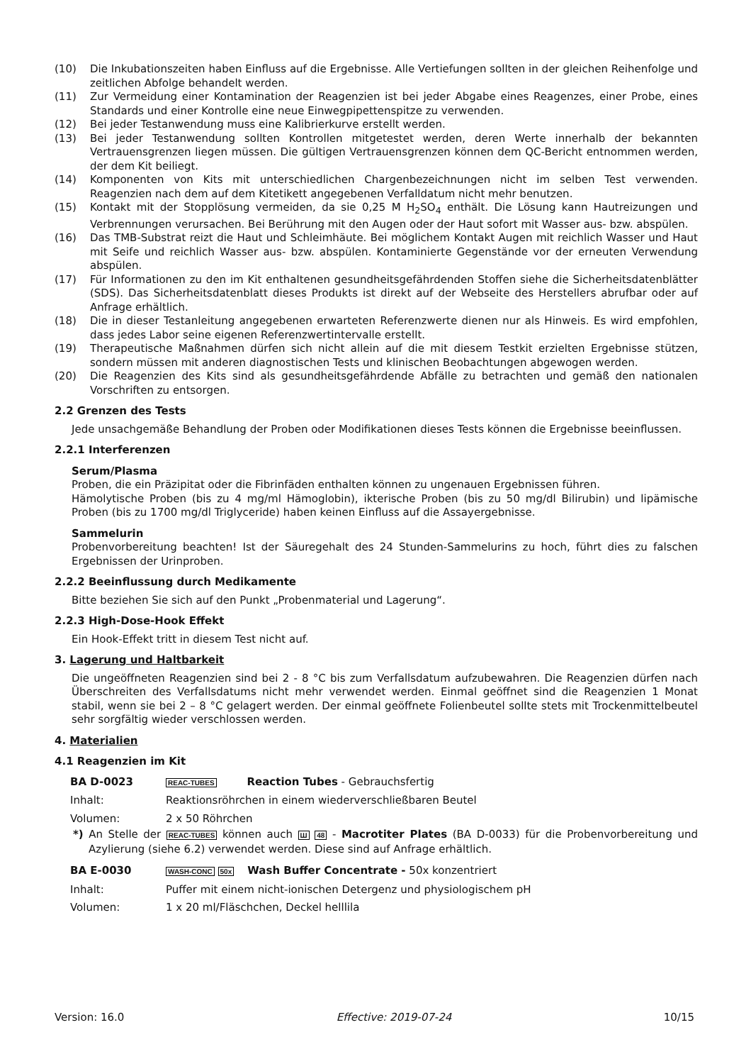(10) Die Inkubationszeiten haben Einfluss auf die Ergebnisse. Alle Vertiefungen sollten in der gleichen Reihenfolge und zeitlichen Abfolge behandelt werden.
(11) Zur Vermeidung einer Kontamination der Reagenzien ist bei jeder Abgabe eines Reagenzes, einer Probe, eines Standards und einer Kontrolle eine neue Einwegpipettenspitze zu verwenden.
(12) Bei jeder Testanwendung muss eine Kalibrierkurve erstellt werden.
(13) Bei jeder Testanwendung sollten Kontrollen mitgetestet werden, deren Werte innerhalb der bekannten Vertrauensgrenzen liegen müssen. Die gültigen Vertrauensgrenzen können dem QC-Bericht entnommen werden, der dem Kit beiliegt.
(14) Komponenten von Kits mit unterschiedlichen Chargenbezeichnungen nicht im selben Test verwenden. Reagenzien nach dem auf dem Kitetikett angegebenen Verfalldatum nicht mehr benutzen.
(15) Kontakt mit der Stopplösung vermeiden, da sie 0,25 M H<sub>2</sub>SO<sub>4</sub> enthält. Die Lösung kann Hautreizungen und Verbrennungen verursachen. Bei Berührung mit den Augen oder der Haut sofort mit Wasser aus- bzw. abspülen.
(16) Das TMB-Substrat reizt die Haut und Schleimhäute. Bei möglichem Kontakt Augen mit reichlich Wasser und Haut mit Seife und reichlich Wasser aus- bzw. abspülen. Kontaminierte Gegenstände vor der erneuten Verwendung abspülen.
(17) Für Informationen zu den im Kit enthaltenen gesundheitsgefährdenden Stoffen siehe die Sicherheitsdatenblätter (SDS). Das Sicherheitsdatenblatt dieses Produkts ist direkt auf der Webseite des Herstellers abrufbar oder auf Anfrage erhältlich.
(18) Die in dieser Testanleitung angegebenen erwarteten Referenzwerte dienen nur als Hinweis. Es wird empfohlen, dass jedes Labor seine eigenen Referenzwertintervalle erstellt.
(19) Therapeutische Maßnahmen dürfen sich nicht allein auf die mit diesem Testkit erzielten Ergebnisse stützen, sondern müssen mit anderen diagnostischen Tests und klinischen Beobachtungen abgewogen werden.
(20) Die Reagenzien des Kits sind als gesundheitsgefährdende Abfälle zu betrachten und gemäß den nationalen Vorschriften zu entsorgen.
2.2 Grenzen des Tests
Jede unsachgemäße Behandlung der Proben oder Modifikationen dieses Tests können die Ergebnisse beeinflussen.
2.2.1 Interferenzen
Serum/Plasma
Proben, die ein Präzipitat oder die Fibrinfäden enthalten können zu ungenauen Ergebnissen führen.
Hämolytische Proben (bis zu 4 mg/ml Hämoglobin), ikterische Proben (bis zu 50 mg/dl Bilirubin) und lipämische Proben (bis zu 1700 mg/dl Triglyceride) haben keinen Einfluss auf die Assayergebnisse.
Sammelurin
Probenvorbereitung beachten! Ist der Säuregehalt des 24 Stunden-Sammelurins zu hoch, führt dies zu falschen Ergebnissen der Urinproben.
2.2.2 Beeinflussung durch Medikamente
Bitte beziehen Sie sich auf den Punkt „Probenmaterial und Lagerung“.
2.2.3 High-Dose-Hook Effekt
Ein Hook-Effekt tritt in diesem Test nicht auf.
3. Lagerung und Haltbarkeit
Die ungeöffneten Reagenzien sind bei 2 - 8 °C bis zum Verfallsdatum aufzubewahren. Die Reagenzien dürfen nach Überschreiten des Verfallsdatums nicht mehr verwendet werden. Einmal geöffnet sind die Reagenzien 1 Monat stabil, wenn sie bei 2 – 8 °C gelagert werden. Der einmal geöffnete Folienbeutel sollte stets mit Trockenmittelbeutel sehr sorgfältig wieder verschlossen werden.
4. Materialien
4.1 Reagenzien im Kit
| BA D-0023 | REAC-TUBES Reaction Tubes - Gebrauchsfertig |
| Inhalt: | Reaktionsröhrchen in einem wiederverschließbaren Beutel |
| Volumen: | 2 x 50 Röhrchen |
*) An Stelle der REAC-TUBES können auch Ш 48 - Macrotiter Plates (BA D-0033) für die Probenvorbereitung und Azylierung (siehe 6.2) verwendet werden. Diese sind auf Anfrage erhältlich.
| BA E-0030 | WASH-CONC 50x Wash Buffer Concentrate - 50x konzentriert |
| Inhalt: | Puffer mit einem nicht-ionischen Detergenz und physiologischem pH |
| Volumen: | 1 x 20 ml/Fläschchen, Deckel helllila |
Version: 16.0 Effective: 2019-07-24 10/15